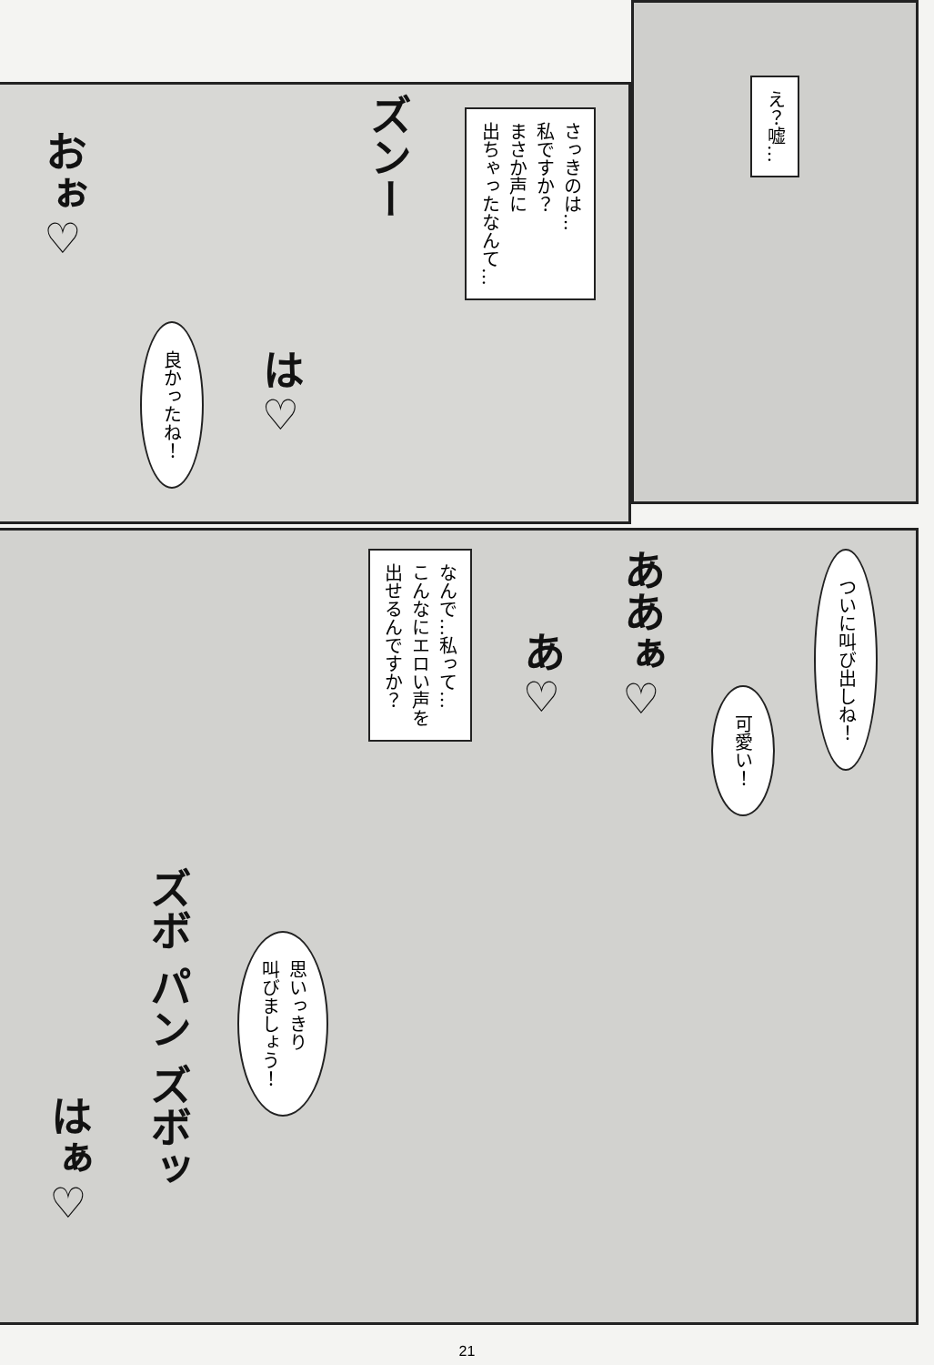え？嘘…
さっきのは…
私ですか？
まさか声に
出ちゃったなんて…
ズンー
は♡
良かったね！
おぉ♡
ついに叫び出しね！
可愛い！
ああぁ♡
あ♡
なんで…私って…
こんなにエロい声を
出せるんですか？
思いっきり
叫びましょう！
ズボ パン ズボッ
はぁ♡
21